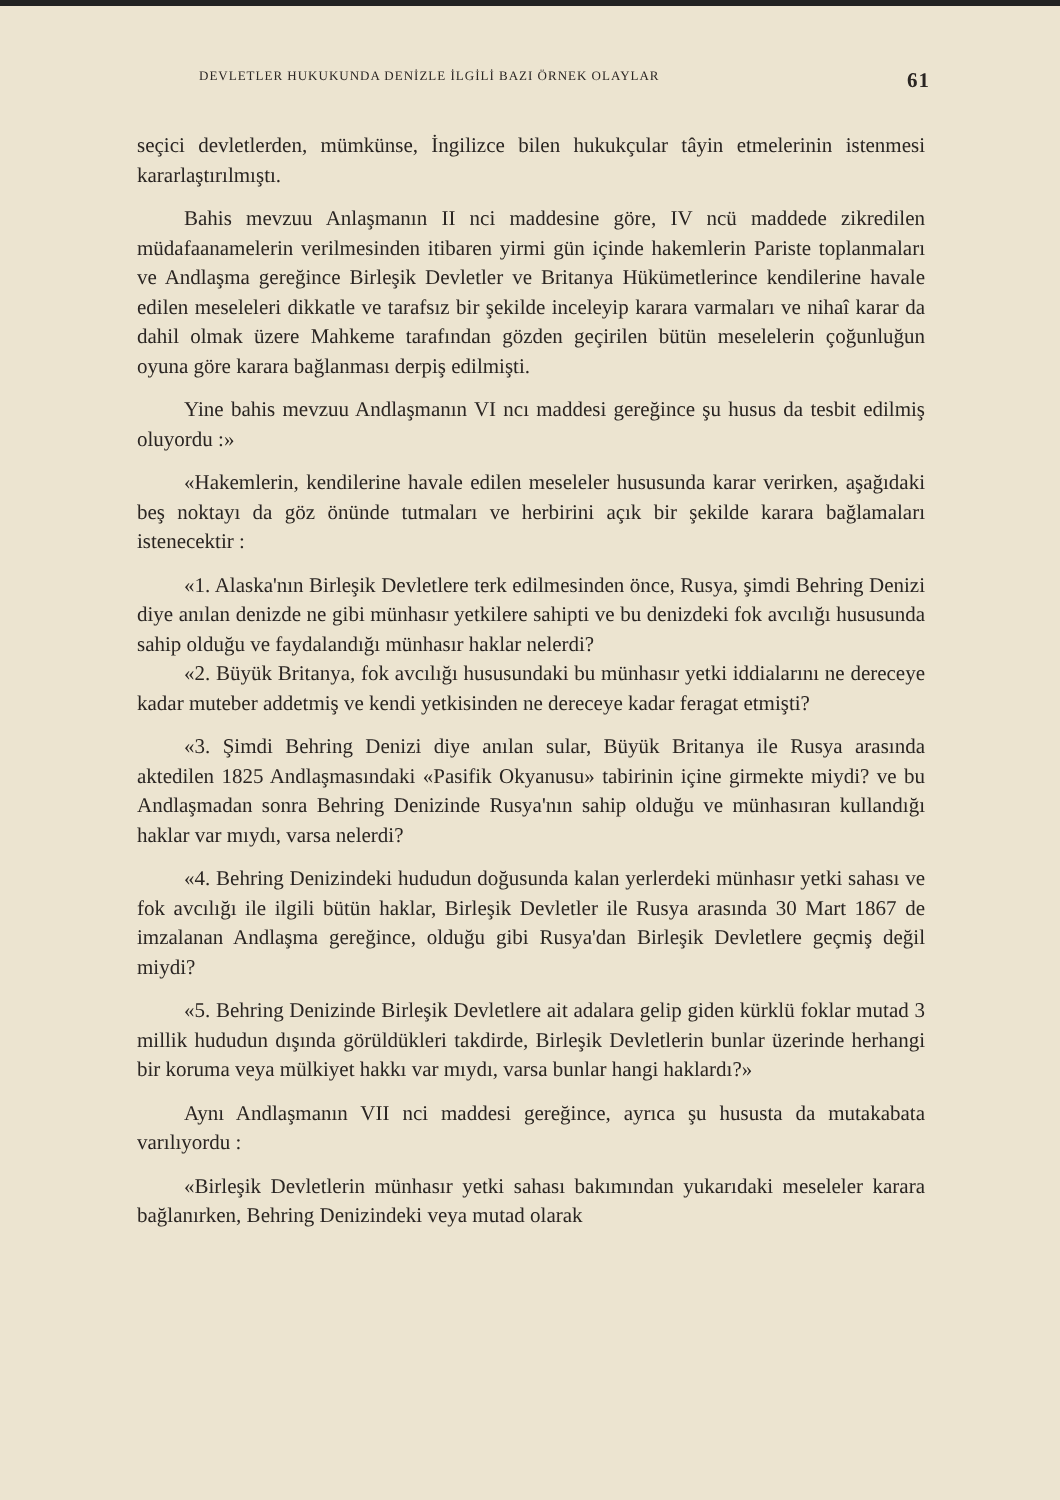DEVLETLER HUKUKUNDA DENİZLE İLGİLİ BAZI ÖRNEK OLAYLAR 61
seçici devletlerden, mümkünse, İngilizce bilen hukukçular tâyin etmelerinin istenmesi kararlaştırılmıştı.
Bahis mevzuu Anlaşmanın II nci maddesine göre, IV ncü maddede zikredilen müdafaanamelerin verilmesinden itibaren yirmi gün içinde hakemlerin Pariste toplanmaları ve Andlaşma gereğince Birleşik Devletler ve Britanya Hükümetlerince kendilerine havale edilen meseleleri dikkatle ve tarafsız bir şekilde inceleyip karara varmaları ve nihaî karar da dahil olmak üzere Mahkeme tarafından gözden geçirilen bütün meselelerin çoğunluğun oyuna göre karara bağlanması derpiş edilmişti.
Yine bahis mevzuu Andlaşmanın VI ncı maddesi gereğince şu husus da tesbit edilmiş oluyordu :»
«Hakemlerin, kendilerine havale edilen meseleler hususunda karar verirken, aşağıdaki beş noktayı da göz önünde tutmaları ve herbirini açık bir şekilde karara bağlamaları istenecektir :
«1. Alaska'nın Birleşik Devletlere terk edilmesinden önce, Rusya, şimdi Behring Denizi diye anılan denizde ne gibi münhasır yetkilere sahipti ve bu denizdeki fok avcılığı hususunda sahip olduğu ve faydalandığı münhasır haklar nelerdi?
«2. Büyük Britanya, fok avcılığı hususundaki bu münhasır yetki iddialarını ne dereceye kadar muteber addetmiş ve kendi yetkisinden ne dereceye kadar feragat etmişti?
«3. Şimdi Behring Denizi diye anılan sular, Büyük Britanya ile Rusya arasında aktedilen 1825 Andlaşmasındaki «Pasifik Okyanusu» tabirinin içine girmekte miydi? ve bu Andlaşmadan sonra Behring Denizinde Rusya'nın sahip olduğu ve münhasıran kullandığı haklar var mıydı, varsa nelerdi?
«4. Behring Denizindeki hududun doğusunda kalan yerlerdeki münhasır yetki sahası ve fok avcılığı ile ilgili bütün haklar, Birleşik Devletler ile Rusya arasında 30 Mart 1867 de imzalanan Andlaşma gereğince, olduğu gibi Rusya'dan Birleşik Devletlere geçmiş değil miydi?
«5. Behring Denizinde Birleşik Devletlere ait adalara gelip giden kürklü foklar mutad 3 millik hududun dışında görüldükleri takdirde, Birleşik Devletlerin bunlar üzerinde herhangi bir koruma veya mülkiyet hakkı var mıydı, varsa bunlar hangi haklardı?»
Aynı Andlaşmanın VII nci maddesi gereğince, ayrıca şu hususta da mutakabata varılıyordu :
«Birleşik Devletlerin münhasır yetki sahası bakımından yukarıdaki meseleler karara bağlanırken, Behring Denizindeki veya mutad olarak